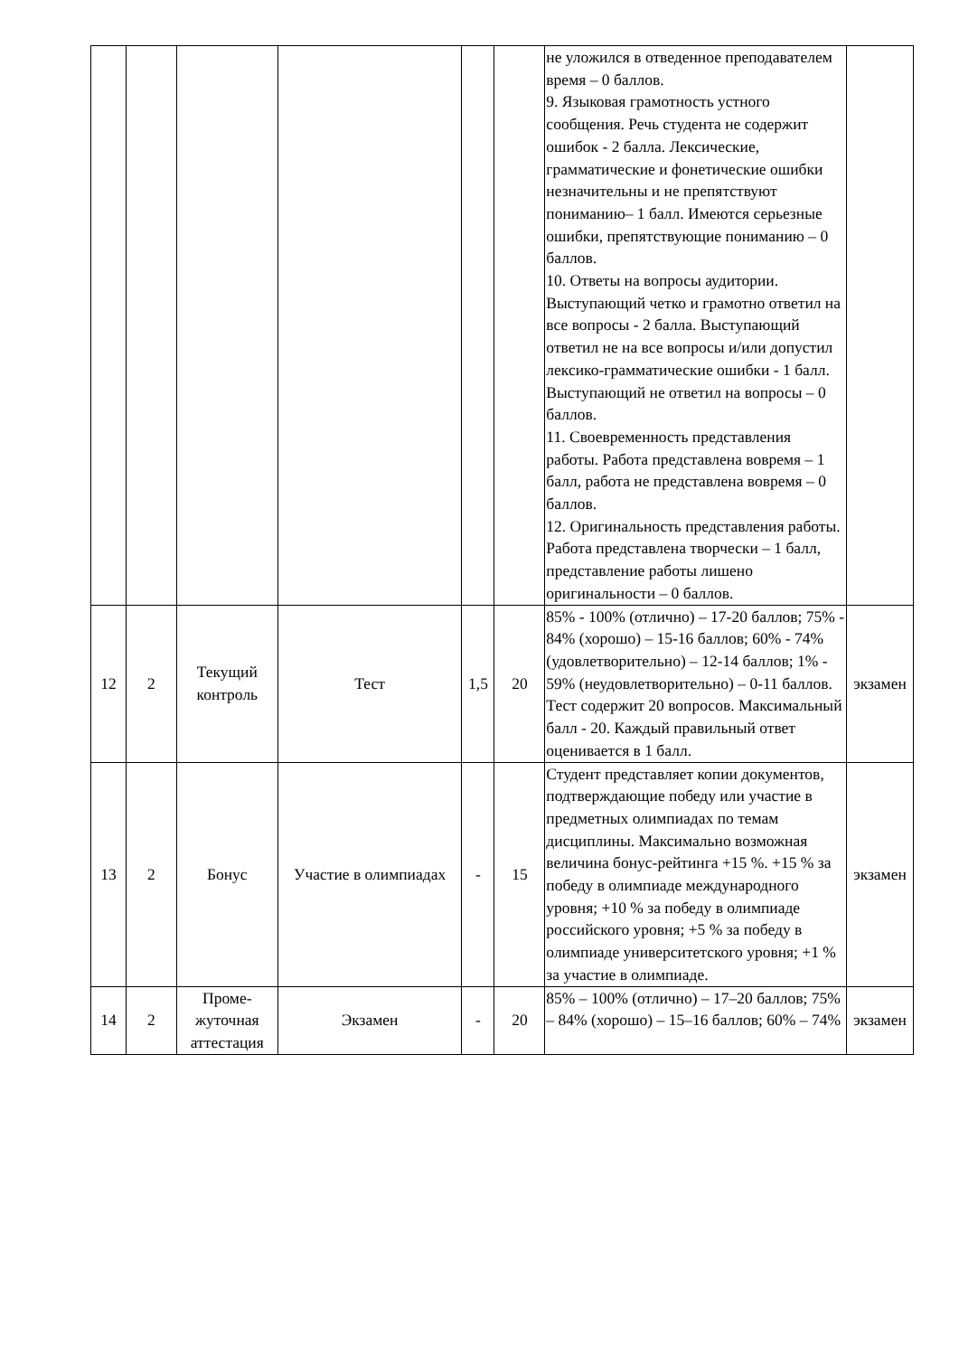| | | | | | | не уложился в отведенное преподавателем время – 0 баллов. 9. Языковая грамотность устного сообщения. Речь студента не содержит ошибок - 2 балла. Лексические, грамматические и фонетические ошибки незначительны и не препятствуют пониманию– 1 балл. Имеются серьезные ошибки, препятствующие пониманию – 0 баллов. 10. Ответы на вопросы аудитории. Выступающий четко и грамотно ответил на все вопросы - 2 балла. Выступающий ответил не на все вопросы и/или допустил лексико-грамматические ошибки - 1 балл. Выступающий не ответил на вопросы – 0 баллов. 11. Своевременность представления работы. Работа представлена вовремя – 1 балл, работа не представлена вовремя – 0 баллов. 12. Оригинальность представления работы. Работа представлена творчески – 1 балл, представление работы лишено оригинальности – 0 баллов. | |
| 12 | 2 | Текущий контроль | Тест | 1,5 | 20 | 85% - 100% (отлично) – 17-20 баллов; 75% - 84% (хорошо) – 15-16 баллов; 60% - 74% (удовлетворительно) – 12-14 баллов; 1% - 59% (неудовлетворительно) – 0-11 баллов. Тест содержит 20 вопросов. Максимальный балл - 20. Каждый правильный ответ оценивается в 1 балл. | экзамен |
| 13 | 2 | Бонус | Участие в олимпиадах | - | 15 | Студент представляет копии документов, подтверждающие победу или участие в предметных олимпиадах по темам дисциплины. Максимально возможная величина бонус-рейтинга +15 %. +15 % за победу в олимпиаде международного уровня; +10 % за победу в олимпиаде российского уровня; +5 % за победу в олимпиаде университетского уровня; +1 % за участие в олимпиаде. | экзамен |
| 14 | 2 | Проме- жуточная аттестация | Экзамен | - | 20 | 85% – 100% (отлично) – 17–20 баллов; 75% – 84% (хорошо) – 15–16 баллов; 60% – 74% | экзамен |